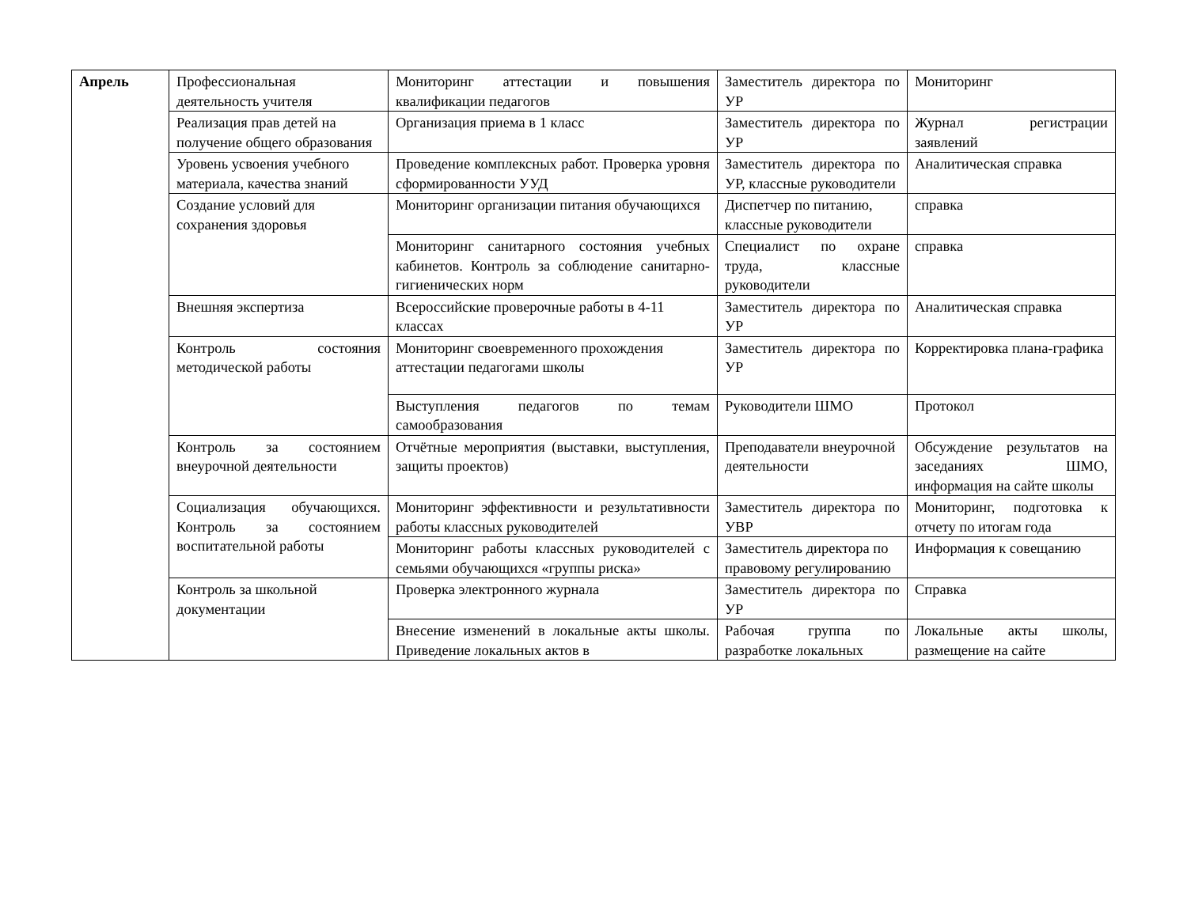| Апрель | Профессиональная деятельность учителя | Мониторинг аттестации и повышения квалификации педагогов | Заместитель директора по УР | Мониторинг |
| | Реализация прав детей на получение общего образования | Организация приема в 1 класс | Заместитель директора по УР | Журнал регистрации заявлений |
| | Уровень усвоения учебного материала, качества знаний | Проведение комплексных работ. Проверка уровня сформированности УУД | Заместитель директора по УР, классные руководители | Аналитическая справка |
| | Создание условий для сохранения здоровья | Мониторинг организации питания обучающихся | Диспетчер по питанию, классные руководители | справка |
| | | Мониторинг санитарного состояния учебных кабинетов. Контроль за соблюдение санитарно-гигиенических норм | Специалист по охране труда, классные руководители | справка |
| | Внешняя экспертиза | Всероссийские проверочные работы в 4-11 классах | Заместитель директора по УР | Аналитическая справка |
| | Контроль состояния методической работы | Мониторинг своевременного прохождения аттестации педагогами школы | Заместитель директора по УР | Корректировка плана-графика |
| | | Выступления педагогов по темам самообразования | Руководители ШМО | Протокол |
| | Контроль за состоянием внеурочной деятельности | Отчётные мероприятия (выставки, выступления, защиты проектов) | Преподаватели внеурочной деятельности | Обсуждение результатов на заседаниях ШМО, информация на сайте школы |
| | Социализация обучающихся. Контроль за состоянием воспитательной работы | Мониторинг эффективности и результативности работы классных руководителей | Заместитель директора по УВР | Мониторинг, подготовка к отчету по итогам года |
| | | Мониторинг работы классных руководителей с семьями обучающихся «группы риска» | Заместитель директора по правовому регулированию | Информация к совещанию |
| | Контроль за школьной документации | Проверка электронного журнала | Заместитель директора по УР | Справка |
| | | Внесение изменений в локальные акты школы. Приведение локальных актов в | Рабочая группа по разработке локальных | Локальные акты школы, размещение на сайте |